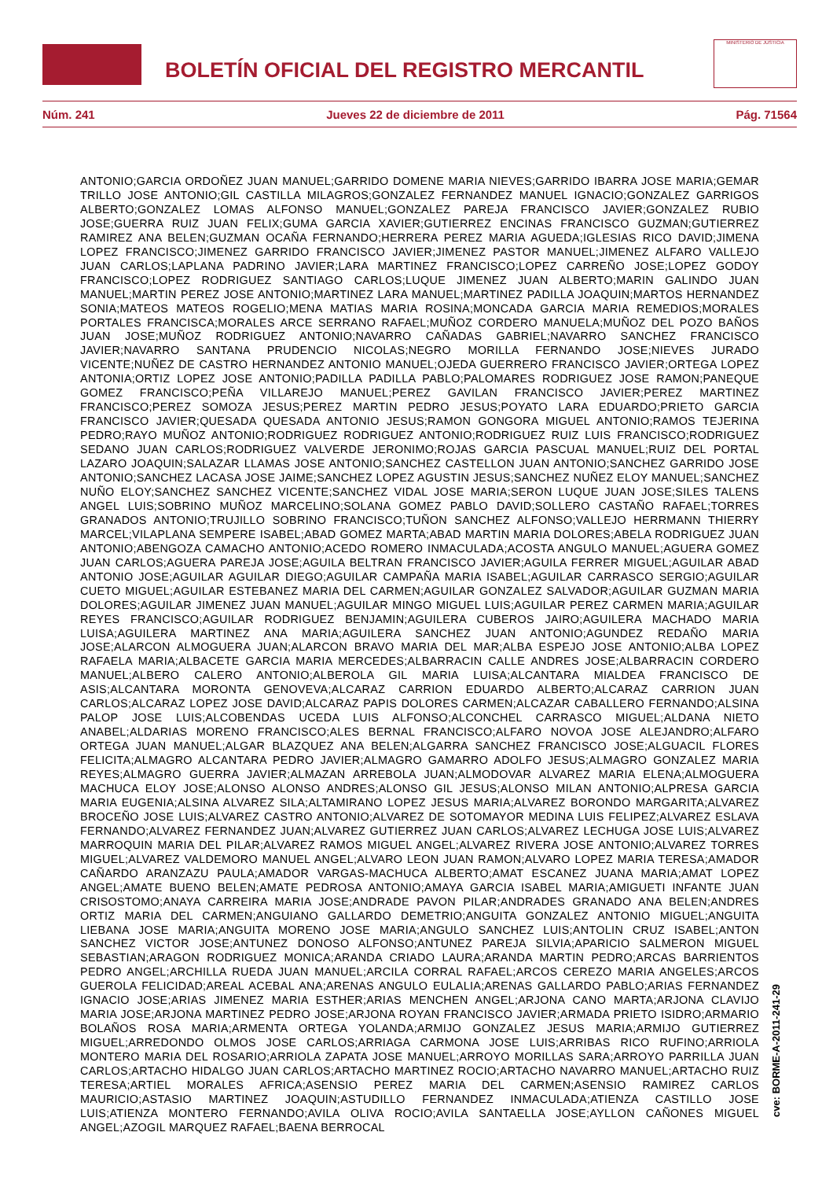BOLETÍN OFICIAL DEL REGISTRO MERCANTIL
MINISTERIO DE JUSTICIA
Núm. 241 Jueves 22 de diciembre de 2011 Pág. 71564
ANTONIO;GARCIA ORDOÑEZ JUAN MANUEL;GARRIDO DOMENE MARIA NIEVES;GARRIDO IBARRA JOSE MARIA;GEMAR TRILLO JOSE ANTONIO;GIL CASTILLA MILAGROS;GONZALEZ FERNANDEZ MANUEL IGNACIO;GONZALEZ GARRIGOS ALBERTO;GONZALEZ LOMAS ALFONSO MANUEL;GONZALEZ PAREJA FRANCISCO JAVIER;GONZALEZ RUBIO JOSE;GUERRA RUIZ JUAN FELIX;GUMA GARCIA XAVIER;GUTIERREZ ENCINAS FRANCISCO GUZMAN;GUTIERREZ RAMIREZ ANA BELEN;GUZMAN OCAÑA FERNANDO;HERRERA PEREZ MARIA AGUEDA;IGLESIAS RICO DAVID;JIMENA LOPEZ FRANCISCO;JIMENEZ GARRIDO FRANCISCO JAVIER;JIMENEZ PASTOR MANUEL;JIMENEZ ALFARO VALLEJO JUAN CARLOS;LAPLANA PADRINO JAVIER;LARA MARTINEZ FRANCISCO;LOPEZ CARREÑO JOSE;LOPEZ GODOY FRANCISCO;LOPEZ RODRIGUEZ SANTIAGO CARLOS;LUQUE JIMENEZ JUAN ALBERTO;MARIN GALINDO JUAN MANUEL;MARTIN PEREZ JOSE ANTONIO;MARTINEZ LARA MANUEL;MARTINEZ PADILLA JOAQUIN;MARTOS HERNANDEZ SONIA;MATEOS MATEOS ROGELIO;MENA MATIAS MARIA ROSINA;MONCADA GARCIA MARIA REMEDIOS;MORALES PORTALES FRANCISCA;MORALES ARCE SERRANO RAFAEL;MUÑOZ CORDERO MANUELA;MUÑOZ DEL POZO BAÑOS JUAN JOSE;MUÑOZ RODRIGUEZ ANTONIO;NAVARRO CAÑADAS GABRIEL;NAVARRO SANCHEZ FRANCISCO JAVIER;NAVARRO SANTANA PRUDENCIO NICOLAS;NEGRO MORILLA FERNANDO JOSE;NIEVES JURADO VICENTE;NUÑEZ DE CASTRO HERNANDEZ ANTONIO MANUEL;OJEDA GUERRERO FRANCISCO JAVIER;ORTEGA LOPEZ ANTONIA;ORTIZ LOPEZ JOSE ANTONIO;PADILLA PADILLA PABLO;PALOMARES RODRIGUEZ JOSE RAMON;PANEQUE GOMEZ FRANCISCO;PEÑA VILLAREJO MANUEL;PEREZ GAVILAN FRANCISCO JAVIER;PEREZ MARTINEZ FRANCISCO;PEREZ SOMOZA JESUS;PEREZ MARTIN PEDRO JESUS;POYATO LARA EDUARDO;PRIETO GARCIA FRANCISCO JAVIER;QUESADA QUESADA ANTONIO JESUS;RAMON GONGORA MIGUEL ANTONIO;RAMOS TEJERINA PEDRO;RAYO MUÑOZ ANTONIO;RODRIGUEZ RODRIGUEZ ANTONIO;RODRIGUEZ RUIZ LUIS FRANCISCO;RODRIGUEZ SEDANO JUAN CARLOS;RODRIGUEZ VALVERDE JERONIMO;ROJAS GARCIA PASCUAL MANUEL;RUIZ DEL PORTAL LAZARO JOAQUIN;SALAZAR LLAMAS JOSE ANTONIO;SANCHEZ CASTELLON JUAN ANTONIO;SANCHEZ GARRIDO JOSE ANTONIO;SANCHEZ LACASA JOSE JAIME;SANCHEZ LOPEZ AGUSTIN JESUS;SANCHEZ NUÑEZ ELOY MANUEL;SANCHEZ NUÑO ELOY;SANCHEZ SANCHEZ VICENTE;SANCHEZ VIDAL JOSE MARIA;SERON LUQUE JUAN JOSE;SILES TALENS ANGEL LUIS;SOBRINO MUÑOZ MARCELINO;SOLANA GOMEZ PABLO DAVID;SOLLERO CASTAÑO RAFAEL;TORRES GRANADOS ANTONIO;TRUJILLO SOBRINO FRANCISCO;TUÑON SANCHEZ ALFONSO;VALLEJO HERRMANN THIERRY MARCEL;VILAPLANA SEMPERE ISABEL;ABAD GOMEZ MARTA;ABAD MARTIN MARIA DOLORES;ABELA RODRIGUEZ JUAN ANTONIO;ABENGOZA CAMACHO ANTONIO;ACEDO ROMERO INMACULADA;ACOSTA ANGULO MANUEL;AGUERA GOMEZ JUAN CARLOS;AGUERA PAREJA JOSE;AGUILA BELTRAN FRANCISCO JAVIER;AGUILA FERRER MIGUEL;AGUILAR ABAD ANTONIO JOSE;AGUILAR AGUILAR DIEGO;AGUILAR CAMPAÑA MARIA ISABEL;AGUILAR CARRASCO SERGIO;AGUILAR CUETO MIGUEL;AGUILAR ESTEBANEZ MARIA DEL CARMEN;AGUILAR GONZALEZ SALVADOR;AGUILAR GUZMAN MARIA DOLORES;AGUILAR JIMENEZ JUAN MANUEL;AGUILAR MINGO MIGUEL LUIS;AGUILAR PEREZ CARMEN MARIA;AGUILAR REYES FRANCISCO;AGUILAR RODRIGUEZ BENJAMIN;AGUILERA CUBEROS JAIRO;AGUILERA MACHADO MARIA LUISA;AGUILERA MARTINEZ ANA MARIA;AGUILERA SANCHEZ JUAN ANTONIO;AGUNDEZ REDAÑO MARIA JOSE;ALARCON ALMOGUERA JUAN;ALARCON BRAVO MARIA DEL MAR;ALBA ESPEJO JOSE ANTONIO;ALBA LOPEZ RAFAELA MARIA;ALBACETE GARCIA MARIA MERCEDES;ALBARRACIN CALLE ANDRES JOSE;ALBARRACIN CORDERO MANUEL;ALBERO CALERO ANTONIO;ALBEROLA GIL MARIA LUISA;ALCANTARA MIALDEA FRANCISCO DE ASIS;ALCANTARA MORONTA GENOVEVA;ALCARAZ CARRION EDUARDO ALBERTO;ALCARAZ CARRION JUAN CARLOS;ALCARAZ LOPEZ JOSE DAVID;ALCARAZ PAPIS DOLORES CARMEN;ALCAZAR CABALLERO FERNANDO;ALSINA PALOP JOSE LUIS;ALCOBENDAS UCEDA LUIS ALFONSO;ALCONCHEL CARRASCO MIGUEL;ALDANA NIETO ANABEL;ALDARIAS MORENO FRANCISCO;ALES BERNAL FRANCISCO;ALFARO NOVOA JOSE ALEJANDRO;ALFARO ORTEGA JUAN MANUEL;ALGAR BLAZQUEZ ANA BELEN;ALGARRA SANCHEZ FRANCISCO JOSE;ALGUACIL FLORES FELICITA;ALMAGRO ALCANTARA PEDRO JAVIER;ALMAGRO GAMARRO ADOLFO JESUS;ALMAGRO GONZALEZ MARIA REYES;ALMAGRO GUERRA JAVIER;ALMAZAN ARREBOLA JUAN;ALMODOVAR ALVAREZ MARIA ELENA;ALMOGUERA MACHUCA ELOY JOSE;ALONSO ALONSO ANDRES;ALONSO GIL JESUS;ALONSO MILAN ANTONIO;ALPRESA GARCIA MARIA EUGENIA;ALSINA ALVAREZ SILA;ALTAMIRANO LOPEZ JESUS MARIA;ALVAREZ BORONDO MARGARITA;ALVAREZ BROCEÑO JOSE LUIS;ALVAREZ CASTRO ANTONIO;ALVAREZ DE SOTOMAYOR MEDINA LUIS FELIPEZ;ALVAREZ ESLAVA FERNANDO;ALVAREZ FERNANDEZ JUAN;ALVAREZ GUTIERREZ JUAN CARLOS;ALVAREZ LECHUGA JOSE LUIS;ALVAREZ MARROQUIN MARIA DEL PILAR;ALVAREZ RAMOS MIGUEL ANGEL;ALVAREZ RIVERA JOSE ANTONIO;ALVAREZ TORRES MIGUEL;ALVAREZ VALDEMORO MANUEL ANGEL;ALVARO LEON JUAN RAMON;ALVARO LOPEZ MARIA TERESA;AMADOR CAÑARDO ARANZAZU PAULA;AMADOR VARGAS-MACHUCA ALBERTO;AMAT ESCANEZ JUANA MARIA;AMAT LOPEZ ANGEL;AMATE BUENO BELEN;AMATE PEDROSA ANTONIO;AMAYA GARCIA ISABEL MARIA;AMIGUETI INFANTE JUAN CRISOSTOMO;ANAYA CARREIRA MARIA JOSE;ANDRADE PAVON PILAR;ANDRADES GRANADO ANA BELEN;ANDRES ORTIZ MARIA DEL CARMEN;ANGUIANO GALLARDO DEMETRIO;ANGUITA GONZALEZ ANTONIO MIGUEL;ANGUITA LIEBANA JOSE MARIA;ANGUITA MORENO JOSE MARIA;ANGULO SANCHEZ LUIS;ANTOLIN CRUZ ISABEL;ANTON SANCHEZ VICTOR JOSE;ANTUNEZ DONOSO ALFONSO;ANTUNEZ PAREJA SILVIA;APARICIO SALMERON MIGUEL SEBASTIAN;ARAGON RODRIGUEZ MONICA;ARANDA CRIADO LAURA;ARANDA MARTIN PEDRO;ARCAS BARRIENTOS PEDRO ANGEL;ARCHILLA RUEDA JUAN MANUEL;ARCILA CORRAL RAFAEL;ARCOS CEREZO MARIA ANGELES;ARCOS GUEROLA FELICIDAD;AREAL ACEBAL ANA;ARENAS ANGULO EULALIA;ARENAS GALLARDO PABLO;ARIAS FERNANDEZ IGNACIO JOSE;ARIAS JIMENEZ MARIA ESTHER;ARIAS MENCHEN ANGEL;ARJONA CANO MARTA;ARJONA CLAVIJO MARIA JOSE;ARJONA MARTINEZ PEDRO JOSE;ARJONA ROYAN FRANCISCO JAVIER;ARMADA PRIETO ISIDRO;ARMARIO BOLAÑOS ROSA MARIA;ARMENTA ORTEGA YOLANDA;ARMIJO GONZALEZ JESUS MARIA;ARMIJO GUTIERREZ MIGUEL;ARREDONDO OLMOS JOSE CARLOS;ARRIAGA CARMONA JOSE LUIS;ARRIBAS RICO RUFINO;ARRIOLA MONTERO MARIA DEL ROSARIO;ARRIOLA ZAPATA JOSE MANUEL;ARROYO MORILLAS SARA;ARROYO PARRILLA JUAN CARLOS;ARTACHO HIDALGO JUAN CARLOS;ARTACHO MARTINEZ ROCIO;ARTACHO NAVARRO MANUEL;ARTACHO RUIZ TERESA;ARTIEL MORALES AFRICA;ASENSIO PEREZ MARIA DEL CARMEN;ASENSIO RAMIREZ CARLOS MAURICIO;ASTASIO MARTINEZ JOAQUIN;ASTUDILLO FERNANDEZ INMACULADA;ATIENZA CASTILLO JOSE LUIS;ATIENZA MONTERO FERNANDO;AVILA OLIVA ROCIO;AVILA SANTAELLA JOSE;AYLLON CAÑONES MIGUEL ANGEL;AZOGIL MARQUEZ RAFAEL;BAENA BERROCAL
cve: BORME-A-2011-241-29